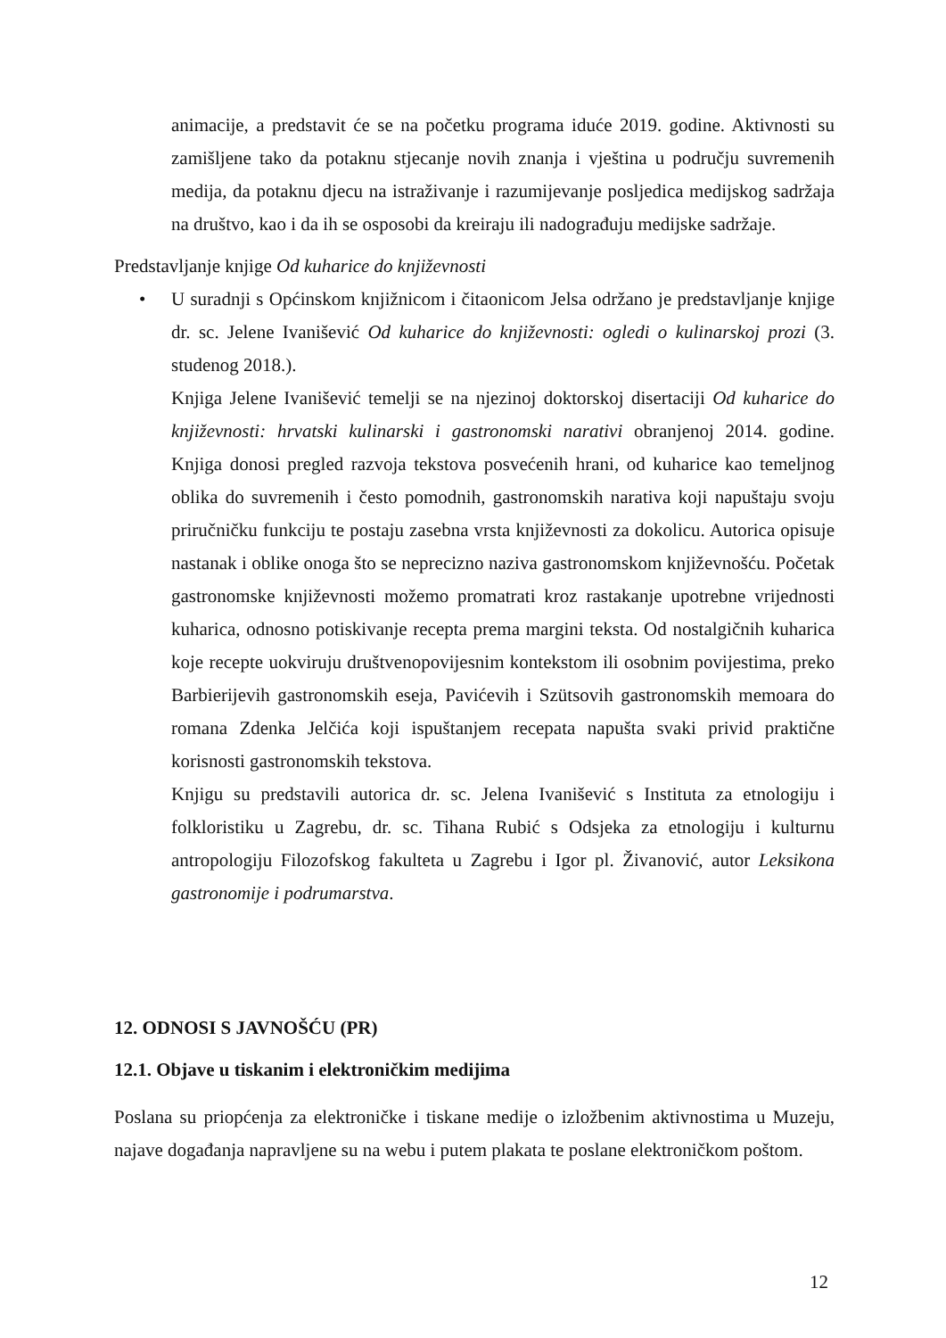animacije, a predstavit će se na početku programa iduće 2019. godine. Aktivnosti su zamišljene tako da potaknu stjecanje novih znanja i vještina u području suvremenih medija, da potaknu djecu na istraživanje i razumijevanje posljedica medijskog sadržaja na društvo, kao i da ih se osposobi da kreiraju ili nadograđuju medijske sadržaje.
Predstavljanje knjige Od kuharice do književnosti
• U suradnji s Općinskom knjižnicom i čitaonicom Jelsa održano je predstavljanje knjige dr. sc. Jelene Ivanišević Od kuharice do književnosti: ogledi o kulinarskoj prozi (3. studenog 2018.).
Knjiga Jelene Ivanišević temelji se na njezinoj doktorskoj disertaciji Od kuharice do književnosti: hrvatski kulinarski i gastronomski narativi obranjenoj 2014. godine. Knjiga donosi pregled razvoja tekstova posvećenih hrani, od kuharice kao temeljnog oblika do suvremenih i često pomodnih, gastronomskih narativa koji napuštaju svoju priručničku funkciju te postaju zasebna vrsta književnosti za dokolicu. Autorica opisuje nastanak i oblike onoga što se neprecizno naziva gastronomskom književnošću. Početak gastronomske književnosti možemo promatrati kroz rastakanje upotrebne vrijednosti kuharica, odnosno potiskivanje recepta prema margini teksta. Od nostalgičnih kuharica koje recepte uokviruju društvenopovijesnim kontekstom ili osobnim povijestima, preko Barbierijevih gastronomskih eseja, Pavićevih i Szütsovih gastronomskih memoara do romana Zdenka Jelčića koji ispuštanjem recepata napušta svaki privid praktične korisnosti gastronomskih tekstova.
Knjigu su predstavili autorica dr. sc. Jelena Ivanišević s Instituta za etnologiju i folkloristiku u Zagrebu, dr. sc. Tihana Rubić s Odsjeka za etnologiju i kulturnu antropologiju Filozofskog fakulteta u Zagrebu i Igor pl. Živanović, autor Leksikona gastronomije i podrumarstva.
12. ODNOSI S JAVNOŠĆU (PR)
12.1. Objave u tiskanim i elektroničkim medijima
Poslana su priopćenja za elektroničke i tiskane medije o izložbenim aktivnostima u Muzeju, najave događanja napravljene su na webu i putem plakata te poslane elektroničkom poštom.
12